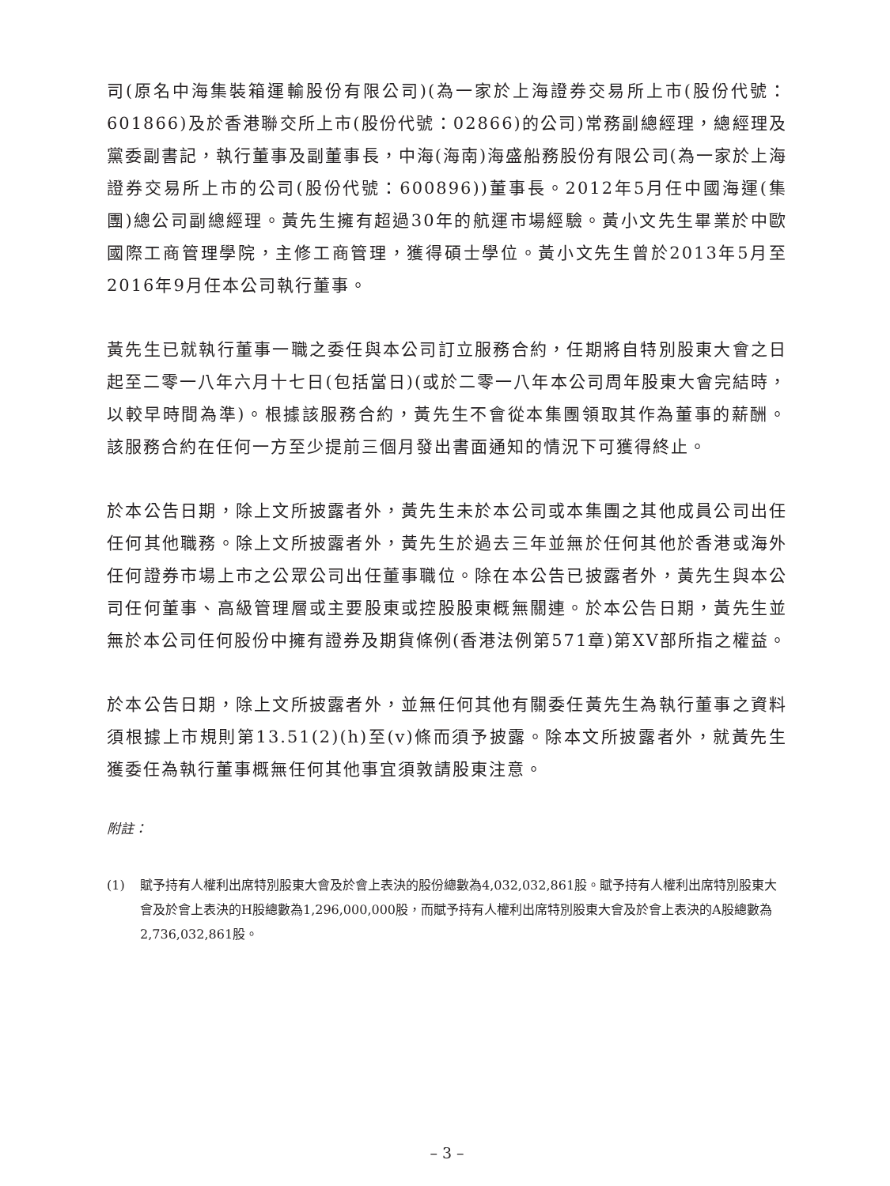司(原名中海集裝箱運輸股份有限公司)(為一家於上海證券交易所上市(股份代號：601866)及於香港聯交所上市(股份代號：02866)的公司)常務副總經理，總經理及黨委副書記，執行董事及副董事長，中海(海南)海盛船務股份有限公司(為一家於上海證券交易所上市的公司(股份代號：600896))董事長。2012年5月任中國海運(集團)總公司副總經理。黃先生擁有超過30年的航運市場經驗。黃小文先生畢業於中歐國際工商管理學院，主修工商管理，獲得碩士學位。黃小文先生曾於2013年5月至2016年9月任本公司執行董事。
黃先生已就執行董事一職之委任與本公司訂立服務合約，任期將自特別股東大會之日起至二零一八年六月十七日(包括當日)(或於二零一八年本公司周年股東大會完結時，以較早時間為準)。根據該服務合約，黃先生不會從本集團領取其作為董事的薪酬。該服務合約在任何一方至少提前三個月發出書面通知的情況下可獲得終止。
於本公告日期，除上文所披露者外，黃先生未於本公司或本集團之其他成員公司出任任何其他職務。除上文所披露者外，黃先生於過去三年並無於任何其他於香港或海外任何證券市場上市之公眾公司出任董事職位。除在本公告已披露者外，黃先生與本公司任何董事、高級管理層或主要股東或控股股東概無關連。於本公告日期，黃先生並無於本公司任何股份中擁有證券及期貨條例(香港法例第571章)第XV部所指之權益。
於本公告日期，除上文所披露者外，並無任何其他有關委任黃先生為執行董事之資料須根據上市規則第13.51(2)(h)至(v)條而須予披露。除本文所披露者外，就黃先生獲委任為執行董事概無任何其他事宜須敦請股東注意。
附註：
(1) 賦予持有人權利出席特別股東大會及於會上表決的股份總數為4,032,032,861股。賦予持有人權利出席特別股東大會及於會上表決的H股總數為1,296,000,000股，而賦予持有人權利出席特別股東大會及於會上表決的A股總數為2,736,032,861股。
– 3 –